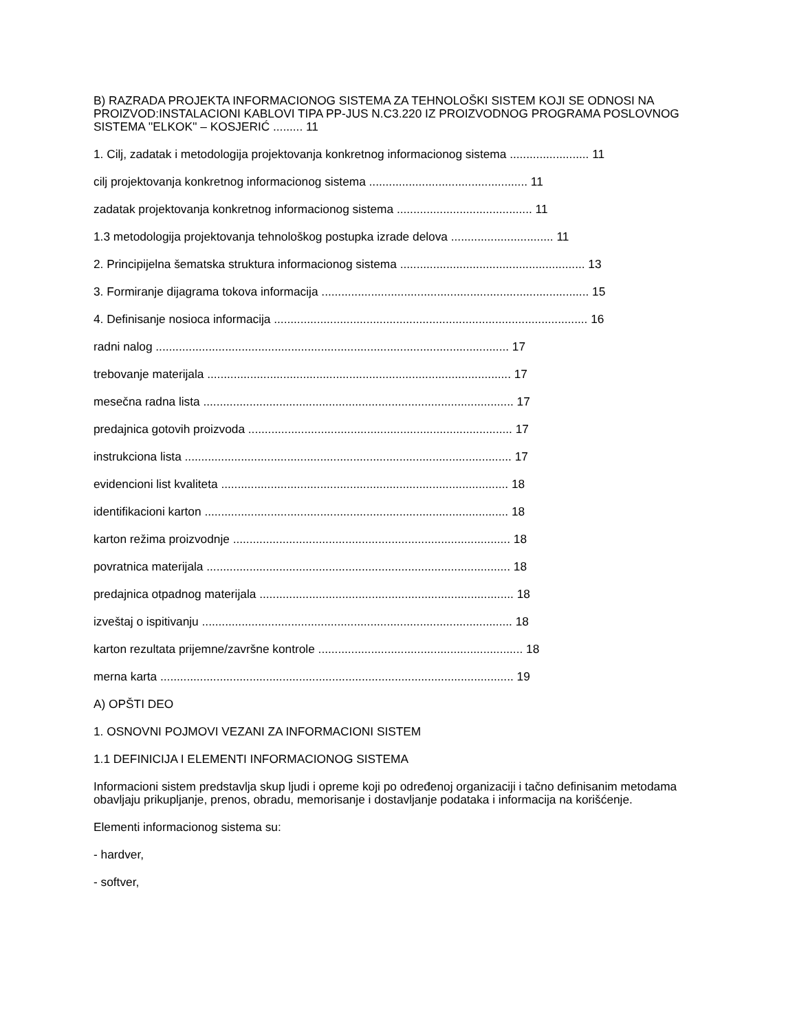B) RAZRADA PROJEKTA INFORMACIONOG SISTEMA ZA TEHNOLOŠKI SISTEM KOJI SE ODNOSI NA PROIZVOD:INSTALACIONI KABLOVI TIPA PP-JUS N.C3.220 IZ PROIZVODNOG PROGRAMA POSLOVNOG SISTEMA ''ELKOK'' – KOSJERIĆ ......... 11
1. Cilj, zadatak i metodologija projektovanja konkretnog informacionog sistema ........................ 11
cilj projektovanja konkretnog informacionog sistema ................................................ 11
zadatak projektovanja konkretnog informacionog sistema ......................................... 11
1.3 metodologija projektovanja tehnološkog postupka izrade delova ............................... 11
2. Principijelna šematska struktura informacionog sistema ........................................................ 13
3. Formiranje dijagrama tokova informacija ................................................................................. 15
4. Definisanje nosioca informacija ............................................................................................... 16
radni nalog ........................................................................................................... 17
trebovanje materijala ............................................................................................ 17
mesečna radna lista .............................................................................................. 17
predajnica gotovih proizvoda ................................................................................ 17
instrukciona lista ................................................................................................... 17
evidencioni list kvaliteta ....................................................................................... 18
identifikacioni karton ............................................................................................ 18
karton režima proizvodnje .................................................................................... 18
povratnica materijala ............................................................................................ 18
predajnica otpadnog materijala ............................................................................. 18
izveštaj o ispitivanju .............................................................................................. 18
karton rezultata prijemne/završne kontrole .............................................................. 18
merna karta ........................................................................................................... 19
A) OPŠTI DEO
1. OSNOVNI POJMOVI VEZANI ZA INFORMACIONI SISTEM
1.1 DEFINICIJA I ELEMENTI INFORMACIONOG SISTEMA
Informacioni sistem predstavlja skup ljudi i opreme koji po određenoj organizaciji i tačno definisanim metodama obavljaju prikupljanje, prenos, obradu, memorisanje i dostavljanje podataka i informacija na korišćenje.
Elementi informacionog sistema su:
- hardver,
- softver,